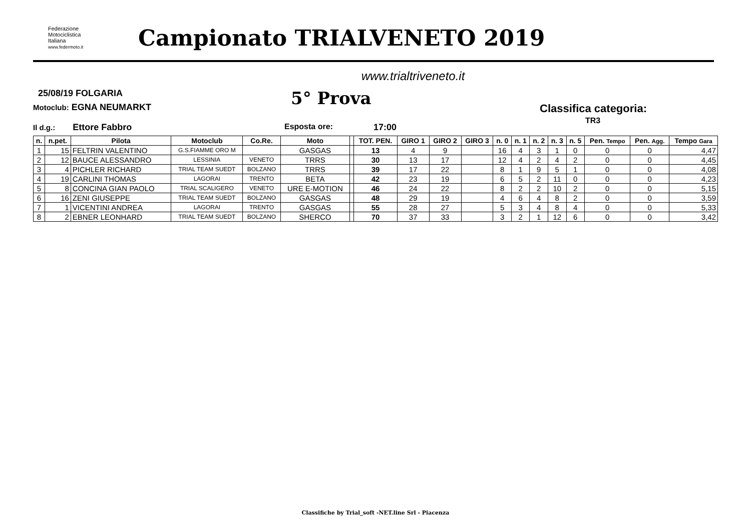Federazione
Motociclistica
Italiana
www.federmoto.it
Campionato TRIALVENETO 2019
www.trialtriveneto.it
25/08/19 FOLGARIA
Motoclub: EGNA NEUMARKT 5° Prova
Classifica categoria:
TR3
Il d.g.: Ettore Fabbro Esposta ore: 17:00
| n. | n.pet. | Pilota | Motoclub | Co.Re. | Moto | | TOT. PEN. | GIRO 1 | GIRO 2 | GIRO 3 | n. 0 | n. 1 | n. 2 | n. 3 | n. 5 | Pen. Tempo | Pen. Agg. | Tempo Gara |
| --- | --- | --- | --- | --- | --- | --- | --- | --- | --- | --- | --- | --- | --- | --- | --- | --- | --- | --- |
| 1 | 15 | FELTRIN VALENTINO | G.S.FIAMME ORO M | | GASGAS | | 13 | 4 | 9 | | 16 | 4 | 3 | 1 | 0 | 0 | 0 | 4,47 |
| 2 | 12 | BAUCE ALESSANDRO | LESSINIA | VENETO | TRRS | | 30 | 13 | 17 | | 12 | 4 | 2 | 4 | 2 | 0 | 0 | 4,45 |
| 3 | 4 | PICHLER RICHARD | TRIAL TEAM SUEDT | BOLZANO | TRRS | | 39 | 17 | 22 | | 8 | 1 | 9 | 5 | 1 | 0 | 0 | 4,08 |
| 4 | 19 | CARLINI THOMAS | LAGORAI | TRENTO | BETA | | 42 | 23 | 19 | | 6 | 5 | 2 | 11 | 0 | 0 | 0 | 4,23 |
| 5 | 8 | CONCINA GIAN PAOLO | TRIAL SCALIGERO | VENETO | URE E-MOTION | | 46 | 24 | 22 | | 8 | 2 | 2 | 10 | 2 | 0 | 0 | 5,15 |
| 6 | 16 | ZENI GIUSEPPE | TRIAL TEAM SUEDT | BOLZANO | GASGAS | | 48 | 29 | 19 | | 4 | 6 | 4 | 8 | 2 | 0 | 0 | 3,59 |
| 7 | 1 | VICENTINI ANDREA | LAGORAI | TRENTO | GASGAS | | 55 | 28 | 27 | | 5 | 3 | 4 | 8 | 4 | 0 | 0 | 5,33 |
| 8 | 2 | EBNER LEONHARD | TRIAL TEAM SUEDT | BOLZANO | SHERCO | | 70 | 37 | 33 | | 3 | 2 | 1 | 12 | 6 | 0 | 0 | 3,42 |
Classifiche by Trial_soft -NET.line Srl - Piacenza